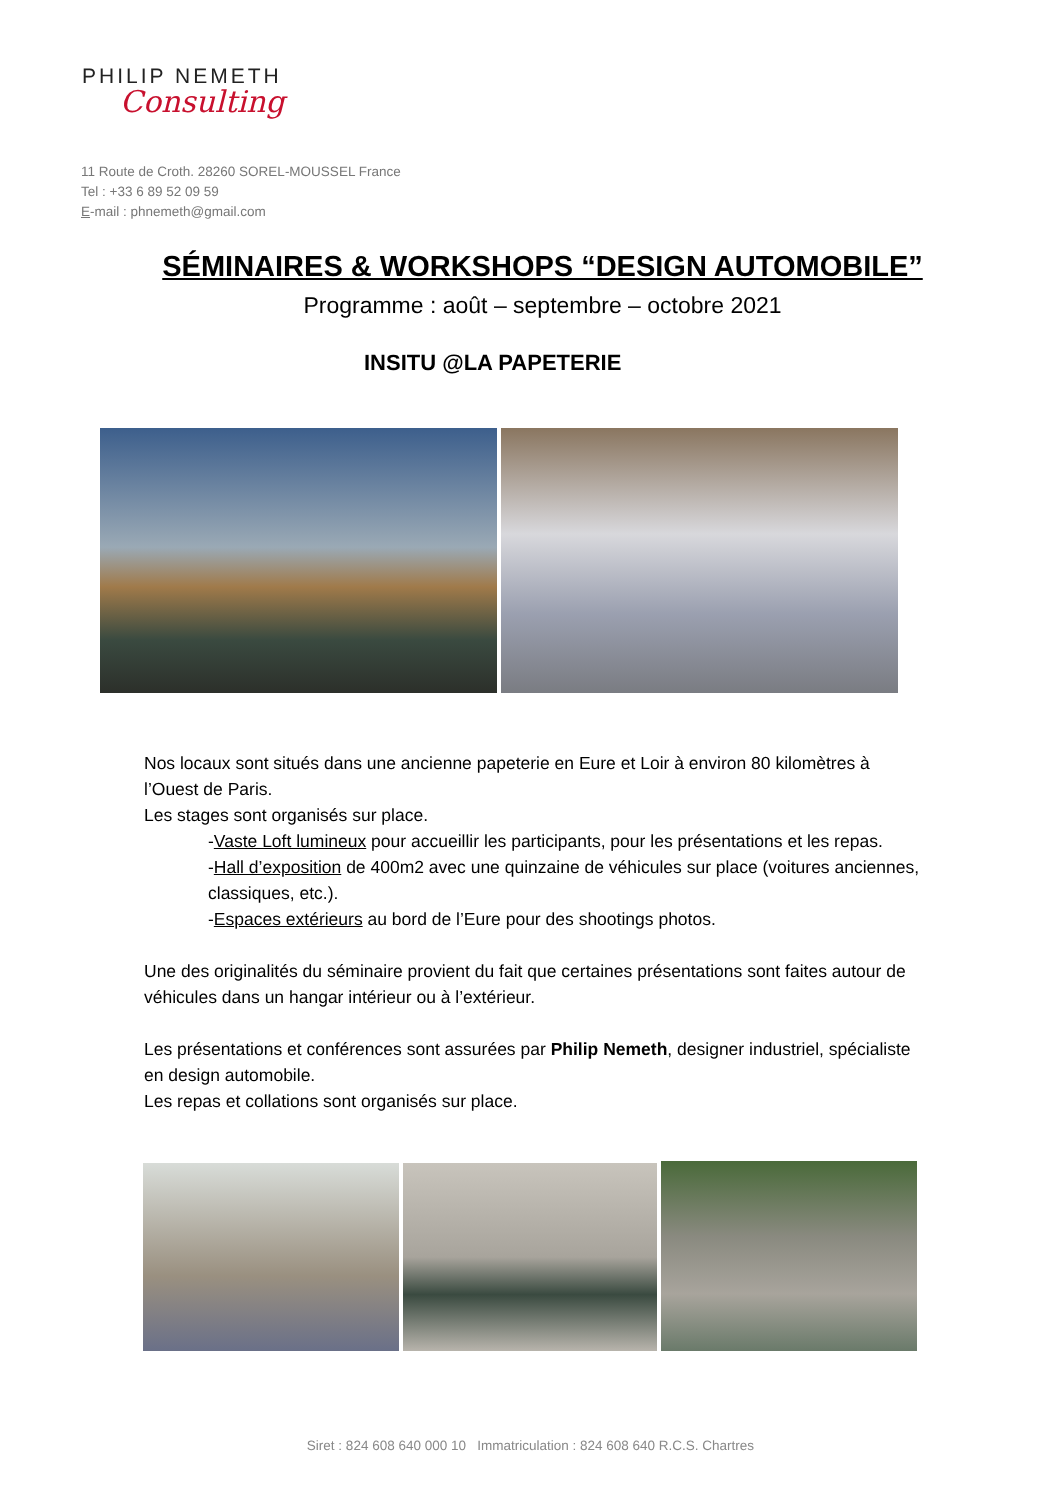PHILIP NEMETH
Consulting
11 Route de Croth. 28260 SOREL-MOUSSEL France
Tel : +33 6 89 52 09 59
E-mail : phnemeth@gmail.com
SÉMINAIRES & WORKSHOPS “DESIGN AUTOMOBILE”
Programme : août – septembre – octobre 2021
INSITU @LA PAPETERIE
Nos locaux sont situés dans une ancienne papeterie en Eure et Loir à environ 80 kilomètres à l’Ouest de Paris.
Les stages sont organisés sur place.
-Vaste Loft lumineux pour accueillir les participants, pour les présentations et les repas.
-Hall d’exposition de 400m2 avec une quinzaine de véhicules sur place (voitures anciennes, classiques, etc.).
-Espaces extérieurs au bord de l’Eure pour des shootings photos.
Une des originalités du séminaire provient du fait que certaines présentations sont faites autour de véhicules dans un hangar intérieur ou à l’extérieur.
Les présentations et conférences sont assurées par Philip Nemeth, designer industriel, spécialiste en design automobile.
Les repas et collations sont organisés sur place.
Siret : 824 608 640 000 10 Immatriculation : 824 608 640 R.C.S. Chartres